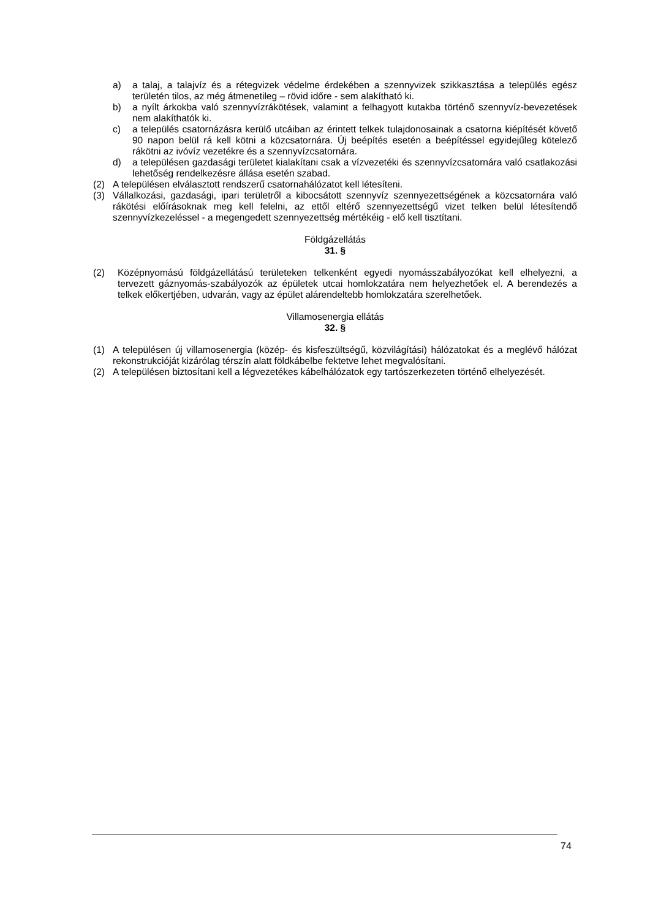a) a talaj, a talajvíz és a rétegvizek védelme érdekében a szennyvizek szikkasztása a település egész területén tilos, az még átmenetileg – rövid időre - sem alakítható ki.
b) a nyílt árkokba való szennyvízrákötések, valamint a felhagyott kutakba történő szennyvíz-bevezetések nem alakíthatók ki.
c) a település csatornázásra kerülő utcáiban az érintett telkek tulajdonosainak a csatorna kiépítését követő 90 napon belül rá kell kötni a közcsatornára. Új beépítés esetén a beépítéssel egyidejűleg kötelező rákötni az ivóvíz vezetékre és a szennyvízcsatornára.
d) a településen gazdasági területet kialakítani csak a vízvezetéki és szennyvízcsatornára való csatlakozási lehetőség rendelkezésre állása esetén szabad.
(2) A településen elválasztott rendszerű csatornahálózatot kell létesíteni.
(3) Vállalkozási, gazdasági, ipari területről a kibocsátott szennyvíz szennyezettségének a közcsatornára való rákötési előírásoknak meg kell felelni, az ettől eltérő szennyezettségű vizet telken belül létesítendő szennyvízkezeléssel - a megengedett szennyezettség mértékéig - elő kell tisztítani.
Földgázellátás
31. §
(2) Középnyomású földgázellátású területeken telkenként egyedi nyomásszabályozókat kell elhelyezni, a tervezett gáznyomás-szabályozók az épületek utcai homlokzatára nem helyezhetőek el. A berendezés a telkek előkertjében, udvarán, vagy az épület alárendeltebb homlokzatára szerelhetőek.
Villamosenergia ellátás
32. §
(1) A településen új villamosenergia (közép- és kisfeszültségű, közvilágítási) hálózatokat és a meglévő hálózat rekonstrukcióját kizárólag térszín alatt földkábelbe fektetve lehet megvalósítani.
(2) A településen biztosítani kell a légvezetékes kábelhálózatok egy tartószerkezeten történő elhelyezését.
74